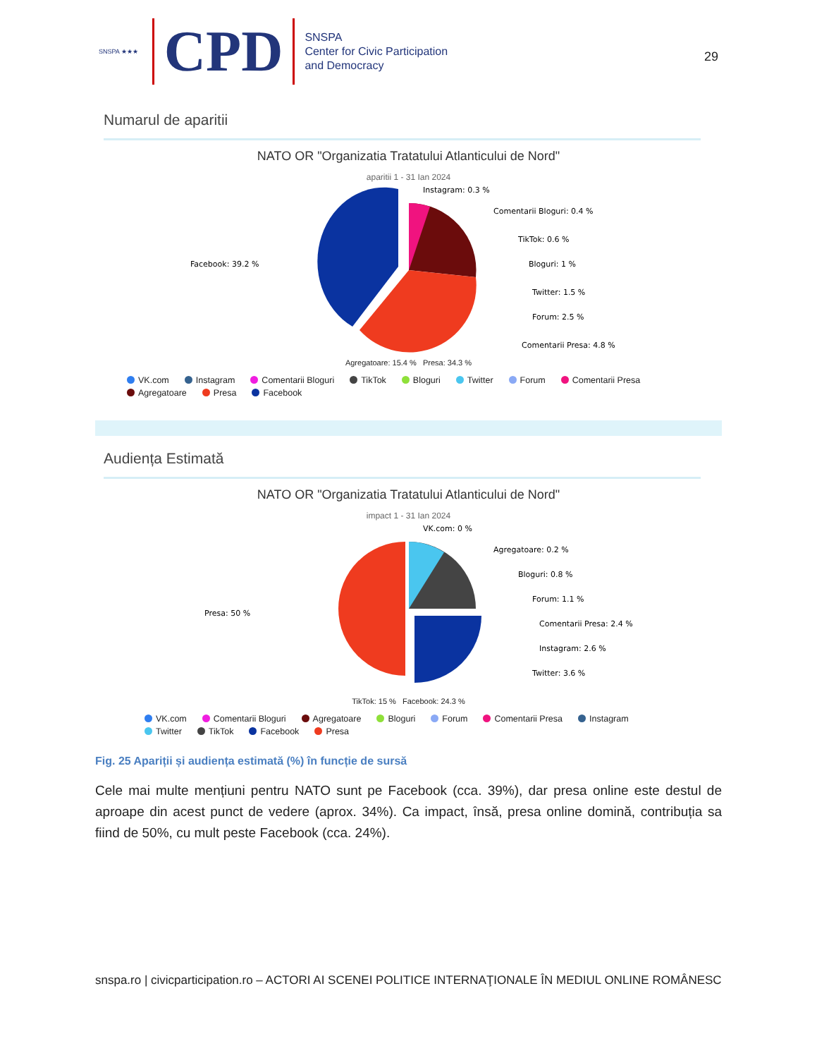SNSPA ★★★
CPD
SNSPA
Center for Civic Participation
and Democracy
29
Numarul de aparitii
NATO OR "Organizatia Tratatului Atlanticului de Nord"
aparitii 1 - 31 Ian 2024
Instagram: 0.3 %
Comentarii Bloguri: 0.4 %
TikTok: 0.6 %
Bloguri: 1 %
Twitter: 1.5 %
Forum: 2.5 %
Comentarii Presa: 4.8 %
Facebook: 39.2 %
Agregatoare: 15.4 % Presa: 34.3 %
VK.com Instagram Comentarii Bloguri TikTok Bloguri Twitter Forum Comentarii Presa
Agregatoare Presa Facebook
Audiența Estimată
NATO OR "Organizatia Tratatului Atlanticului de Nord"
impact 1 - 31 Ian 2024
VK.com: 0 %
Agregatoare: 0.2 %
Bloguri: 0.8 %
Forum: 1.1 %
Comentarii Presa: 2.4 %
Instagram: 2.6 %
Twitter: 3.6 %
Presa: 50 %
TikTok: 15 % Facebook: 24.3 %
VK.com Comentarii Bloguri Agregatoare Bloguri Forum Comentarii Presa Instagram
Twitter TikTok Facebook Presa
Fig. 25 Apariții și audiența estimată (%) în funcție de sursă
Cele mai multe mențiuni pentru NATO sunt pe Facebook (cca. 39%), dar presa online este destul de aproape din acest punct de vedere (aprox. 34%). Ca impact, însă, presa online domină, contribuția sa fiind de 50%, cu mult peste Facebook (cca. 24%).
snspa.ro | civicparticipation.ro – ACTORI AI SCENEI POLITICE INTERNAŢIONALE ÎN MEDIUL ONLINE ROMÂNESC